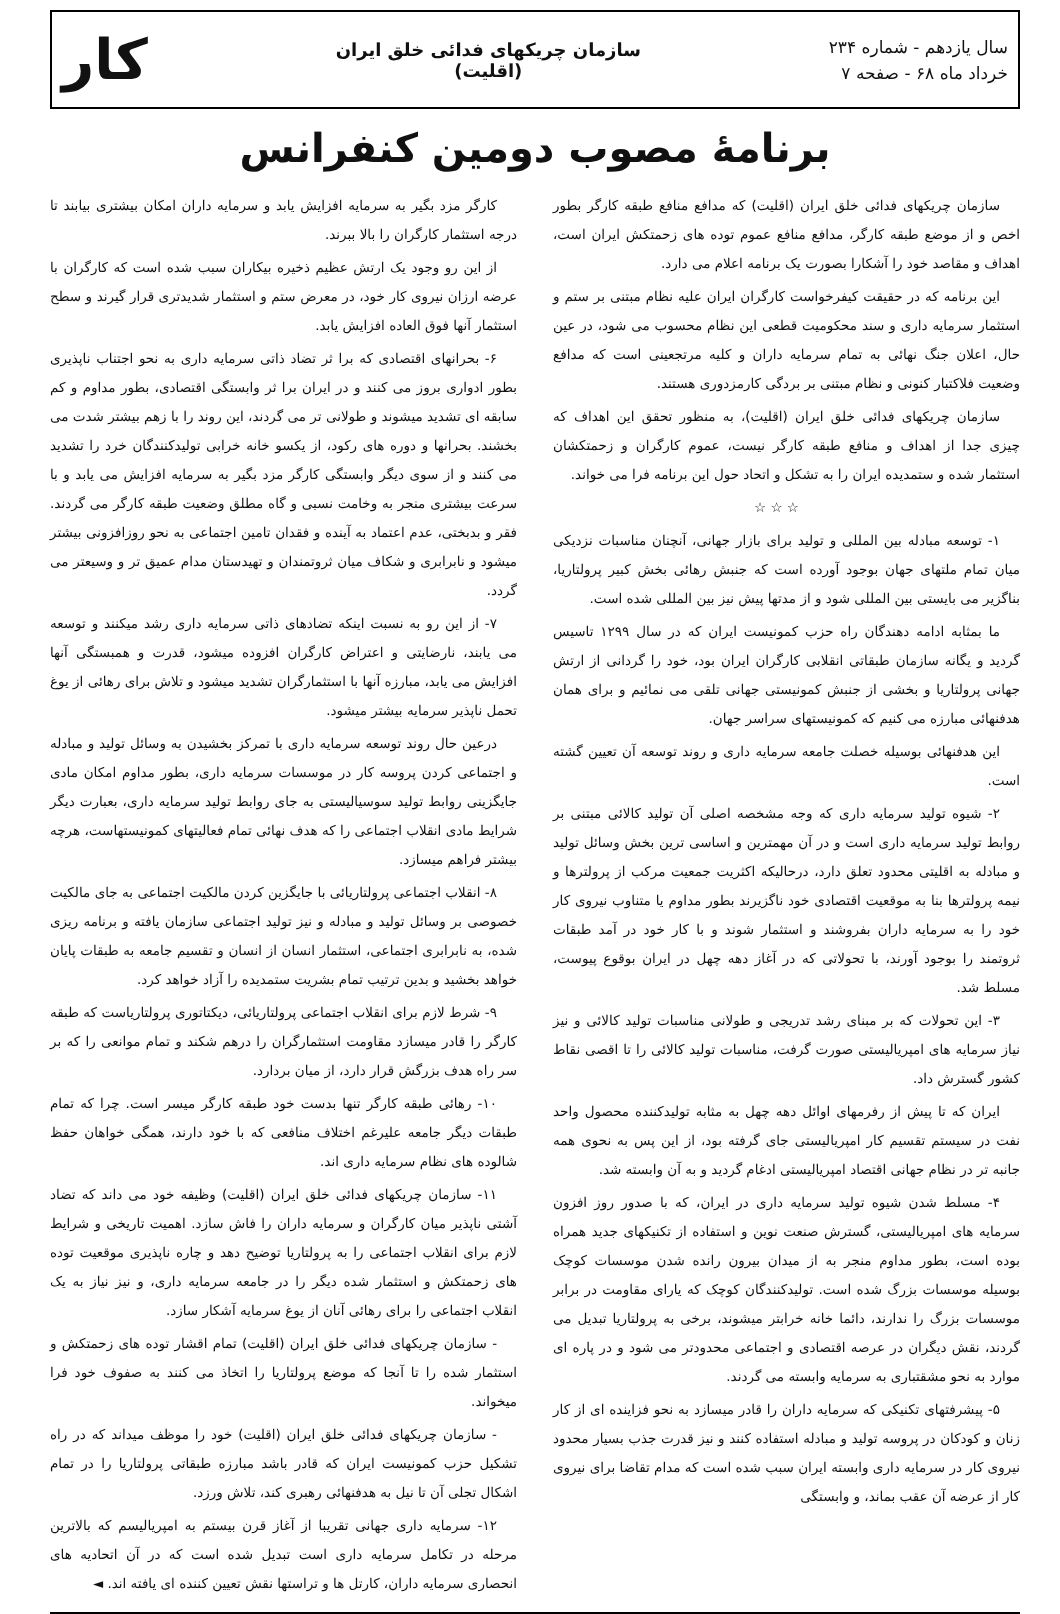سال یازدهم - شماره ۲۳۴
خرداد ماه ۶۸ - صفحه ۷
سازمان چریکهای فدائی خلق ایران
(اقلیت)
کار
برنامهٔ مصوب دومین کنفرانس
سازمان چریکهای فدائی خلق ایران (اقلیت) که مدافع منافع طبقه کارگر بطور اخص و از موضع طبقه کارگر، مدافع منافع عموم توده های زحمتکش ایران است، اهداف و مقاصد خود را آشکارا بصورت یک برنامه اعلام می دارد.
این برنامه که در حقیقت کیفرخواست کارگران ایران علیه نظام مبتنی بر ستم و استثمار سرمایه داری و سند محکومیت قطعی این نظام محسوب می شود، در عین حال، اعلان جنگ نهائی به تمام سرمایه داران و کلیه مرتجعینی است که مدافع وضعیت فلاکتبار کنونی و نظام مبتنی بر بردگی کارمزدوری هستند.
سازمان چریکهای فدائی خلق ایران (اقلیت)، به منظور تحقق این اهداف که چیزی جدا از اهداف و منافع طبقه کارگر نیست، عموم کارگران و زحمتکشان استثمار شده و ستمدیده ایران را به تشکل و اتحاد حول این برنامه فرا می خواند.
☆ ☆ ☆
۱- توسعه مبادله بین المللی و تولید برای بازار جهانی، آنچنان مناسبات نزدیکی میان تمام ملتهای جهان بوجود آورده است که جنبش رهائی بخش کبیر پرولتاریا، بناگزیر می بایستی بین المللی شود و از مدتها پیش نیز بین المللی شده است.
ما بمثابه ادامه دهندگان راه حزب کمونیست ایران که در سال ۱۲۹۹ تاسیس گردید و یگانه سازمان طبقاتی انقلابی کارگران ایران بود، خود را گردانی از ارتش جهانی پرولتاریا و بخشی از جنبش کمونیستی جهانی تلقی می نمائیم و برای همان هدفنهائی مبارزه می کنیم که کمونیستهای سراسر جهان.
این هدفنهائی بوسیله خصلت جامعه سرمایه داری و روند توسعه آن تعیین گشته است.
۲- شیوه تولید سرمایه داری که وجه مشخصه اصلی آن تولید کالائی مبتنی بر روابط تولید سرمایه داری است و در آن مهمترین و اساسی ترین بخش وسائل تولید و مبادله به اقلیتی محدود تعلق دارد، درحالیکه اکثریت جمعیت مرکب از پرولترها و نیمه پرولترها بنا به موقعیت اقتصادی خود ناگزیرند بطور مداوم یا متناوب نیروی کار خود را به سرمایه داران بفروشند و استثمار شوند و با کار خود در آمد طبقات ثروتمند را بوجود آورند، با تحولاتی که در آغاز دهه چهل در ایران بوقوع پیوست، مسلط شد.
۳- این تحولات که بر مبنای رشد تدریجی و طولانی مناسبات تولید کالائی و نیز نیاز سرمایه های امپریالیستی صورت گرفت، مناسبات تولید کالائی را تا اقصی نقاط کشور گسترش داد.
ایران که تا پیش از رفرمهای اوائل دهه چهل به مثابه تولیدکننده محصول واحد نفت در سیستم تقسیم کار امپریالیستی جای گرفته بود، از این پس به نحوی همه جانبه تر در نظام جهانی اقتصاد امپریالیستی ادغام گردید و به آن وابسته شد.
۴- مسلط شدن شیوه تولید سرمایه داری در ایران، که با صدور روز افزون سرمایه های امپریالیستی، گسترش صنعت نوین و استفاده از تکنیکهای جدید همراه بوده است، بطور مداوم منجر به از میدان بیرون رانده شدن موسسات کوچک بوسیله موسسات بزرگ شده است. تولیدکنندگان کوچک که یارای مقاومت در برابر موسسات بزرگ را ندارند، دائما خانه خرابتر میشوند، برخی به پرولتاریا تبدیل می گردند، نقش دیگران در عرصه اقتصادی و اجتماعی محدودتر می شود و در پاره ای موارد به نحو مشقتباری به سرمایه وابسته می گردند.
۵- پیشرفتهای تکنیکی که سرمایه داران را قادر میسازد به نحو فزاینده ای از کار زنان و کودکان در پروسه تولید و مبادله استفاده کنند و نیز قدرت جذب بسیار محدود نیروی کار در سرمایه داری وابسته ایران سبب شده است که مدام تقاضا برای نیروی کار از عرضه آن عقب بماند، و وابستگی
کارگر مزد بگیر به سرمایه افزایش یابد و سرمایه داران امکان بیشتری بیابند تا درجه استثمار کارگران را بالا ببرند.
از این رو وجود یک ارتش عظیم ذخیره بیکاران سبب شده است که کارگران با عرضه ارزان نیروی کار خود، در معرض ستم و استثمار شدیدتری قرار گیرند و سطح استثمار آنها فوق العاده افزایش یابد.
۶- بحرانهای اقتصادی که برا ثر تضاد ذاتی سرمایه داری به نحو اجتناب ناپذیری بطور ادواری بروز می کنند و در ایران برا ثر وابستگی اقتصادی، بطور مداوم و کم سابقه ای تشدید میشوند و طولانی تر می گردند، این روند را با زهم بیشتر شدت می بخشند. بحرانها و دوره های رکود، از یکسو خانه خرابی تولیدکنندگان خرد را تشدید می کنند و از سوی دیگر وابستگی کارگر مزد بگیر به سرمایه افزایش می یابد و با سرعت بیشتری منجر به وخامت نسبی و گاه مطلق وضعیت طبقه کارگر می گردند. فقر و بدبختی، عدم اعتماد به آینده و فقدان تامین اجتماعی به نحو روزافزونی بیشتر میشود و نابرابری و شکاف میان ثروتمندان و تهیدستان مدام عمیق تر و وسیعتر می گردد.
۷- از این رو به نسبت اینکه تضادهای ذاتی سرمایه داری رشد میکنند و توسعه می یابند، نارضایتی و اعتراض کارگران افزوده میشود، قدرت و همبستگی آنها افزایش می یابد، مبارزه آنها با استثمارگران تشدید میشود و تلاش برای رهائی از یوغ تحمل ناپذیر سرمایه بیشتر میشود.
درعین حال روند توسعه سرمایه داری با تمرکز بخشیدن به وسائل تولید و مبادله و اجتماعی کردن پروسه کار در موسسات سرمایه داری، بطور مداوم امکان مادی جایگزینی روابط تولید سوسیالیستی به جای روابط تولید سرمایه داری، بعبارت دیگر شرایط مادی انقلاب اجتماعی را که هدف نهائی تمام فعالیتهای کمونیستهاست، هرچه بیشتر فراهم میسازد.
۸- انقلاب اجتماعی پرولتاریائی با جایگزین کردن مالکیت اجتماعی به جای مالکیت خصوصی بر وسائل تولید و مبادله و نیز تولید اجتماعی سازمان یافته و برنامه ریزی شده، به نابرابری اجتماعی، استثمار انسان از انسان و تقسیم جامعه به طبقات پایان خواهد بخشید و بدین ترتیب تمام بشریت ستمدیده را آزاد خواهد کرد.
۹- شرط لازم برای انقلاب اجتماعی پرولتاریائی، دیکتاتوری پرولتاریاست که طبقه کارگر را قادر میسازد مقاومت استثمارگران را درهم شکند و تمام موانعی را که بر سر راه هدف بزرگش قرار دارد، از میان بردارد.
۱۰- رهائی طبقه کارگر تنها بدست خود طبقه کارگر میسر است. چرا که تمام طبقات دیگر جامعه علیرغم اختلاف منافعی که با خود دارند، همگی خواهان حفظ شالوده های نظام سرمایه داری اند.
۱۱- سازمان چریکهای فدائی خلق ایران (اقلیت) وظیفه خود می داند که تضاد آشتی ناپذیر میان کارگران و سرمایه داران را فاش سازد. اهمیت تاریخی و شرایط لازم برای انقلاب اجتماعی را به پرولتاریا توضیح دهد و چاره ناپذیری موقعیت توده های زحمتکش و استثمار شده دیگر را در جامعه سرمایه داری، و نیز نیاز به یک انقلاب اجتماعی را برای رهائی آنان از یوغ سرمایه آشکار سازد.
- سازمان چریکهای فدائی خلق ایران (اقلیت) تمام اقشار توده های زحمتکش و استثمار شده را تا آنجا که موضع پرولتاریا را اتخاذ می کنند به صفوف خود فرا میخواند.
- سازمان چریکهای فدائی خلق ایران (اقلیت) خود را موظف میداند که در راه تشکیل حزب کمونیست ایران که قادر باشد مبارزه طبقاتی پرولتاریا را در تمام اشکال تجلی آن تا نیل به هدفنهائی رهبری کند، تلاش ورزد.
۱۲- سرمایه داری جهانی تقریبا از آغاز قرن بیستم به امپریالیسم که بالاترین مرحله در تکامل سرمایه داری است تبدیل شده است که در آن اتحادیه های انحصاری سرمایه داران، کارتل ها و تراستها نقش تعیین کننده ای یافته اند. ◄